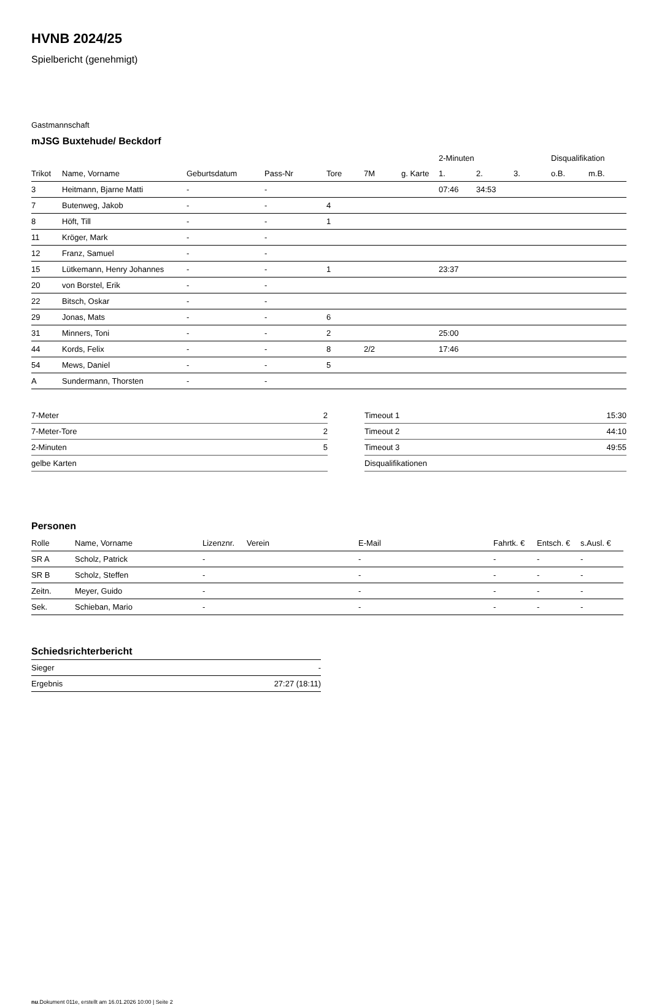HVNB 2024/25
Spielbericht (genehmigt)
Gastmannschaft
mJSG Buxtehude/ Beckdorf
| | | | | | | | 2-Minuten | | | Disqualifikation | |
| --- | --- | --- | --- | --- | --- | --- | --- | --- | --- | --- | --- |
| Trikot | Name, Vorname | Geburtsdatum | Pass-Nr | Tore | 7M | g. Karte | 1. | 2. | 3. | o.B. | m.B. |
| 3 | Heitmann, Bjarne Matti | - | - | | | | 07:46 | 34:53 | | | |
| 7 | Butenweg, Jakob | - | - | 4 | | | | | | | |
| 8 | Höft, Till | - | - | 1 | | | | | | | |
| 11 | Kröger, Mark | - | - | | | | | | | | |
| 12 | Franz, Samuel | - | - | | | | | | | | |
| 15 | Lütkemann, Henry Johannes | - | - | 1 | | | 23:37 | | | | |
| 20 | von Borstel, Erik | - | - | | | | | | | | |
| 22 | Bitsch, Oskar | - | - | | | | | | | | |
| 29 | Jonas, Mats | - | - | 6 | | | | | | | |
| 31 | Minners, Toni | - | - | 2 | | | 25:00 | | | | |
| 44 | Kords, Felix | - | - | 8 | 2/2 | | 17:46 | | | | |
| 54 | Mews, Daniel | - | - | 5 | | | | | | | |
| A | Sundermann, Thorsten | - | - | | | | | | | | |
| 7-Meter | 2 |
| 7-Meter-Tore | 2 |
| 2-Minuten | 5 |
| gelbe Karten | |
| Timeout 1 | 15:30 |
| Timeout 2 | 44:10 |
| Timeout 3 | 49:55 |
| Disqualifikationen | |
Personen
| Rolle | Name, Vorname | Lizenznr. | Verein | E-Mail | Fahrtk. € | Entsch. € | s.Ausl. € |
| --- | --- | --- | --- | --- | --- | --- | --- |
| SR A | Scholz, Patrick | - | | - | - | - | - |
| SR B | Scholz, Steffen | - | | - | - | - | - |
| Zeitn. | Meyer, Guido | - | | - | - | - | - |
| Sek. | Schieban, Mario | - | | - | - | - | - |
Schiedsrichterbericht
| Sieger | - |
| Ergebnis | 27:27 (18:11) |
nu.Dokument 011e, erstellt am 16.01.2026 10:00 | Seite 2